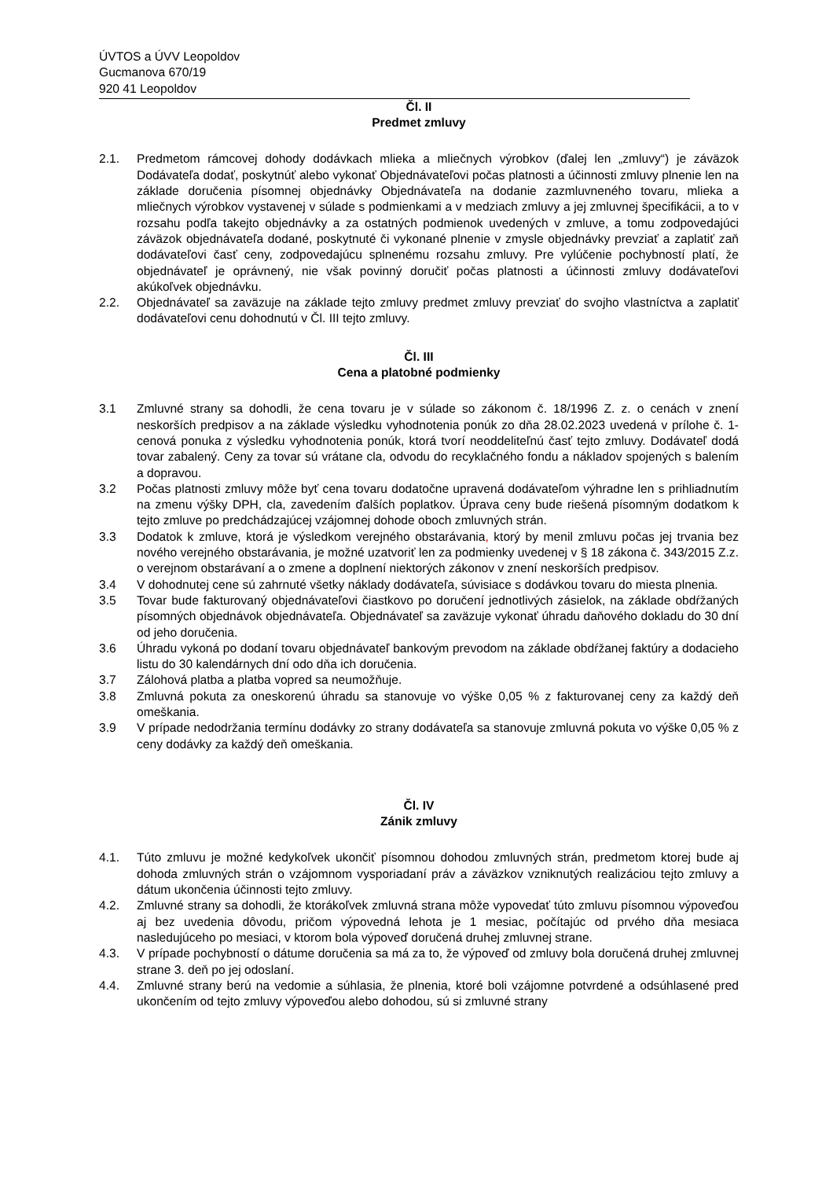ÚVTOS a ÚVV Leopoldov
Gucmanova 670/19
920 41 Leopoldov
Čl. II
Predmet zmluvy
2.1. Predmetom rámcovej dohody dodávkach mlieka a mliečnych výrobkov (ďalej len „zmluvy“) je záväzok Dodávateľa dodať, poskytnúť alebo vykonať Objednávateľovi počas platnosti a účinnosti zmluvy plnenie len na základe doručenia písomnej objednávky Objednávateľa na dodanie zazmluvneného tovaru, mlieka a mliečnych výrobkov vystavenej v súlade s podmienkami a v medziach zmluvy a jej zmluvnej špecifikácii, a to v rozsahu podľa takejto objednávky a za ostatných podmienok uvedených v zmluve, a tomu zodpovedajúci záväzok objednávateľa dodané, poskytnuté či vykonané plnenie v zmysle objednávky prevziať a zaplatiť zaň dodávateľovi časť ceny, zodpovedajúcu splnenému rozsahu zmluvy. Pre vylúčenie pochybností platí, že objednávateľ je oprávnený, nie však povinný doručiť počas platnosti a účinnosti zmluvy dodávateľovi akúkoľvek objednávku.
2.2. Objednávateľ sa zaväzuje na základe tejto zmluvy predmet zmluvy prevziať do svojho vlastníctva a zaplatiť dodávateľovi cenu dohodnutú v Čl. III tejto zmluvy.
Čl. III
Cena a platobné podmienky
3.1 Zmluvné strany sa dohodli, že cena tovaru je v súlade so zákonom č. 18/1996 Z. z. o cenách v znení neskorších predpisov a na základe výsledku vyhodnotenia ponúk zo dňa 28.02.2023 uvedená v prílohe č. 1-cenová ponuka z výsledku vyhodnotenia ponúk, ktorá tvorí neoddeliteľnú časť tejto zmluvy. Dodávateľ dodá tovar zabalený. Ceny za tovar sú vrátane cla, odvodu do recyklačného fondu a nákladov spojených s balením a dopravou.
3.2 Počas platnosti zmluvy môže byť cena tovaru dodatočne upravená dodávateľom výhradne len s prihliadnutím na zmenu výšky DPH, cla, zavedením ďalších poplatkov. Úprava ceny bude riešená písomným dodatkom k tejto zmluve po predchádzajúcej vzájomnej dohode oboch zmluvných strán.
3.3 Dodatok k zmluve, ktorá je výsledkom verejného obstarávania, ktorý by menil zmluvu počas jej trvania bez nového verejného obstarávania, je možné uzatvoriť len za podmienky uvedenej v § 18 zákona č. 343/2015 Z.z. o verejnom obstarávaní a o zmene a doplnení niektorých zákonov v znení neskorších predpisov.
3.4 V dohodnutej cene sú zahrnuté všetky náklady dodávateľa, súvisiace s dodávkou tovaru do miesta plnenia.
3.5 Tovar bude fakturovaný objednávateľovi čiastkovo po doručení jednotlivých zásielok, na základe obdŕžaných písomných objednávok objednávateľa. Objednávateľ sa zaväzuje vykonať úhradu daňového dokladu do 30 dní od jeho doručenia.
3.6 Úhradu vykoná po dodaní tovaru objednávateľ bankovým prevodom na základe obdŕžanej faktúry a dodacieho listu do 30 kalendárnych dní odo dňa ich doručenia.
3.7 Zálohová platba a platba vopred sa neumožňuje.
3.8 Zmluvná pokuta za oneskorenú úhradu sa stanovuje vo výške 0,05 % z fakturovanej ceny za každý deň omeškania.
3.9 V prípade nedodržania termínu dodávky zo strany dodávateľa sa stanovuje zmluvná pokuta vo výške 0,05 % z ceny dodávky za každý deň omeškania.
Čl. IV
Zánik zmluvy
4.1. Túto zmluvu je možné kedykoľvek ukončiť písomnou dohodou zmluvných strán, predmetom ktorej bude aj dohoda zmluvných strán o vzájomnom vysporiadaní práv a záväzkov vzniknutých realizáciou tejto zmluvy a dátum ukončenia účinnosti tejto zmluvy.
4.2. Zmluvné strany sa dohodli, že ktorákoľvek zmluvná strana môže vypovedať túto zmluvu písomnou výpoveďou aj bez uvedenia dôvodu, pričom výpovedná lehota je 1 mesiac, počítajúc od prvého dňa mesiaca nasledujúceho po mesiaci, v ktorom bola výpoveď doručená druhej zmluvnej strane.
4.3. V prípade pochybností o dátume doručenia sa má za to, že výpoveď od zmluvy bola doručená druhej zmluvnej strane 3. deň po jej odoslaní.
4.4. Zmluvné strany berú na vedomie a súhlasia, že plnenia, ktoré boli vzájomne potvrdené a odsúhlasené pred ukončením od tejto zmluvy výpoveďou alebo dohodou, sú si zmluvné strany